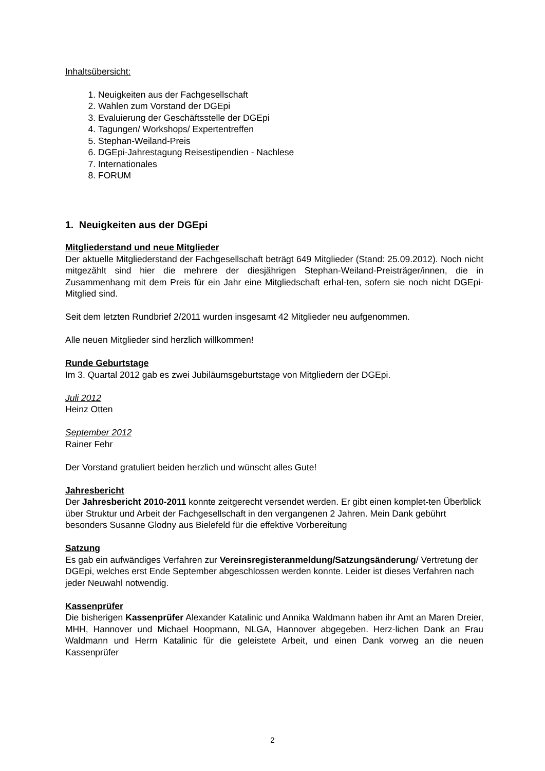Inhaltsübersicht:
1. Neuigkeiten aus der Fachgesellschaft
2. Wahlen zum Vorstand der DGEpi
3. Evaluierung der Geschäftsstelle der DGEpi
4. Tagungen/ Workshops/ Expertentreffen
5. Stephan-Weiland-Preis
6. DGEpi-Jahrestagung Reisestipendien - Nachlese
7. Internationales
8. FORUM
1. Neuigkeiten aus der DGEpi
Mitgliederstand und neue Mitglieder
Der aktuelle Mitgliederstand der Fachgesellschaft beträgt 649 Mitglieder (Stand: 25.09.2012). Noch nicht mitgezählt sind hier die mehrere der diesjährigen Stephan-Weiland-Preisträger/innen, die in Zusammenhang mit dem Preis für ein Jahr eine Mitgliedschaft erhal-ten, sofern sie noch nicht DGEpi-Mitglied sind.
Seit dem letzten Rundbrief 2/2011 wurden insgesamt 42 Mitglieder neu aufgenommen.
Alle neuen Mitglieder sind herzlich willkommen!
Runde Geburtstage
Im 3. Quartal 2012 gab es zwei Jubiläumsgeburtstage von Mitgliedern der DGEpi.
Juli 2012
Heinz Otten
September 2012
Rainer Fehr
Der Vorstand gratuliert beiden herzlich und wünscht alles Gute!
Jahresbericht
Der Jahresbericht 2010-2011 konnte zeitgerecht versendet werden. Er gibt einen komplet-ten Überblick über Struktur und Arbeit der Fachgesellschaft in den vergangenen 2 Jahren. Mein Dank gebührt besonders Susanne Glodny aus Bielefeld für die effektive Vorbereitung
Satzung
Es gab ein aufwändiges Verfahren zur Vereinsregisteranmeldung/Satzungsänderung/ Vertretung der DGEpi, welches erst Ende September abgeschlossen werden konnte. Leider ist dieses Verfahren nach jeder Neuwahl notwendig.
Kassenprüfer
Die bisherigen Kassenprüfer Alexander Katalinic und Annika Waldmann haben ihr Amt an Maren Dreier, MHH, Hannover und Michael Hoopmann, NLGA, Hannover abgegeben. Herz-lichen Dank an Frau Waldmann und Herrn Katalinic für die geleistete Arbeit, und einen Dank vorweg an die neuen Kassenprüfer
2